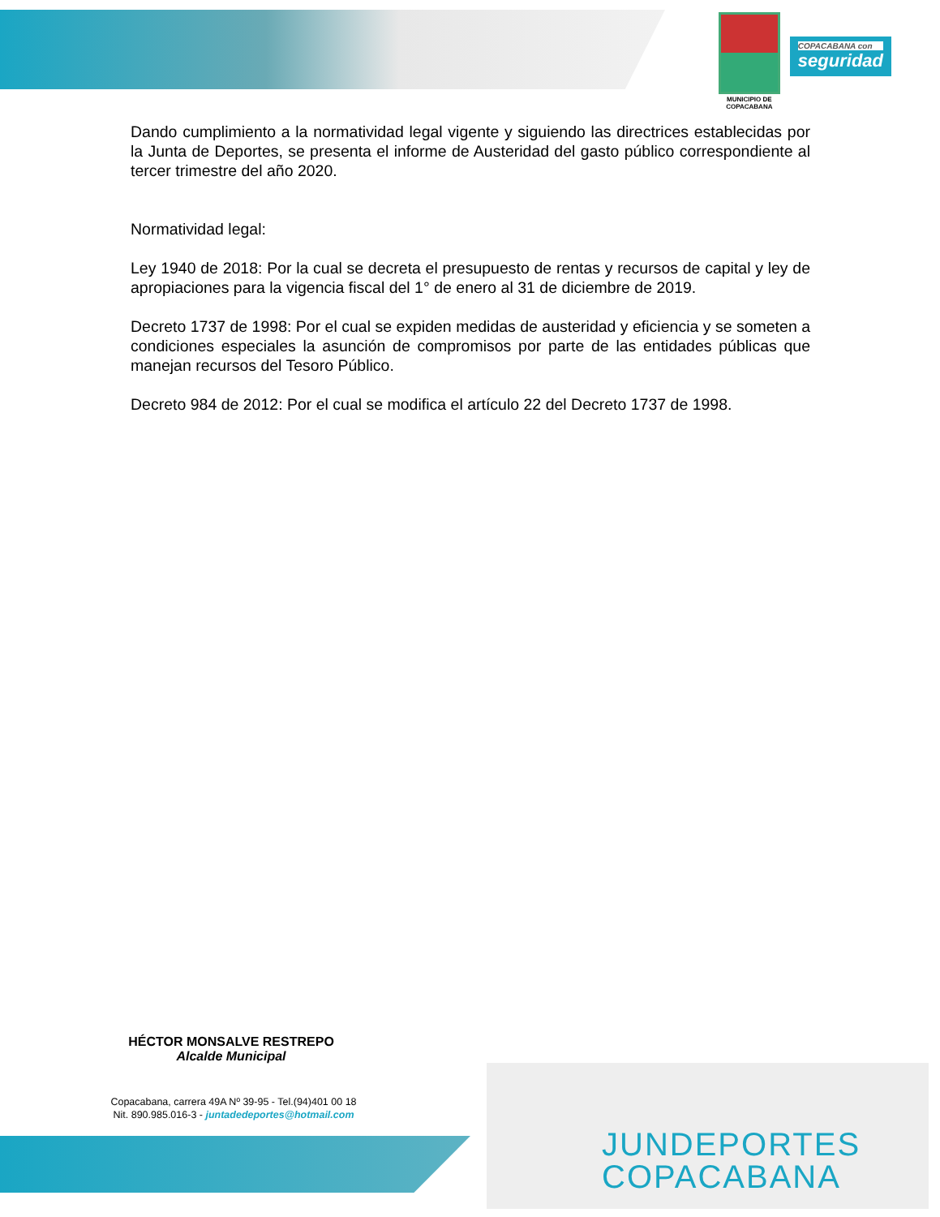MUNICIPIO DE COPACABANA
COPACABANA con
seguridad
Dando cumplimiento a la normatividad legal vigente y siguiendo las directrices establecidas por la Junta de Deportes, se presenta el informe de Austeridad del gasto público correspondiente al tercer trimestre del año 2020.
Normatividad legal:
Ley 1940 de 2018: Por la cual se decreta el presupuesto de rentas y recursos de capital y ley de apropiaciones para la vigencia fiscal del 1° de enero al 31 de diciembre de 2019.
Decreto 1737 de 1998: Por el cual se expiden medidas de austeridad y eficiencia y se someten a condiciones especiales la asunción de compromisos por parte de las entidades públicas que manejan recursos del Tesoro Público.
Decreto 984 de 2012: Por el cual se modifica el artículo 22 del Decreto 1737 de 1998.
HÉCTOR MONSALVE RESTREPO
Alcalde Municipal
Copacabana, carrera 49A Nº 39-95 - Tel.(94)401 00 18
Nit. 890.985.016-3 - juntadedeportes@hotmail.com
JUNDEPORTES
COPACABANA